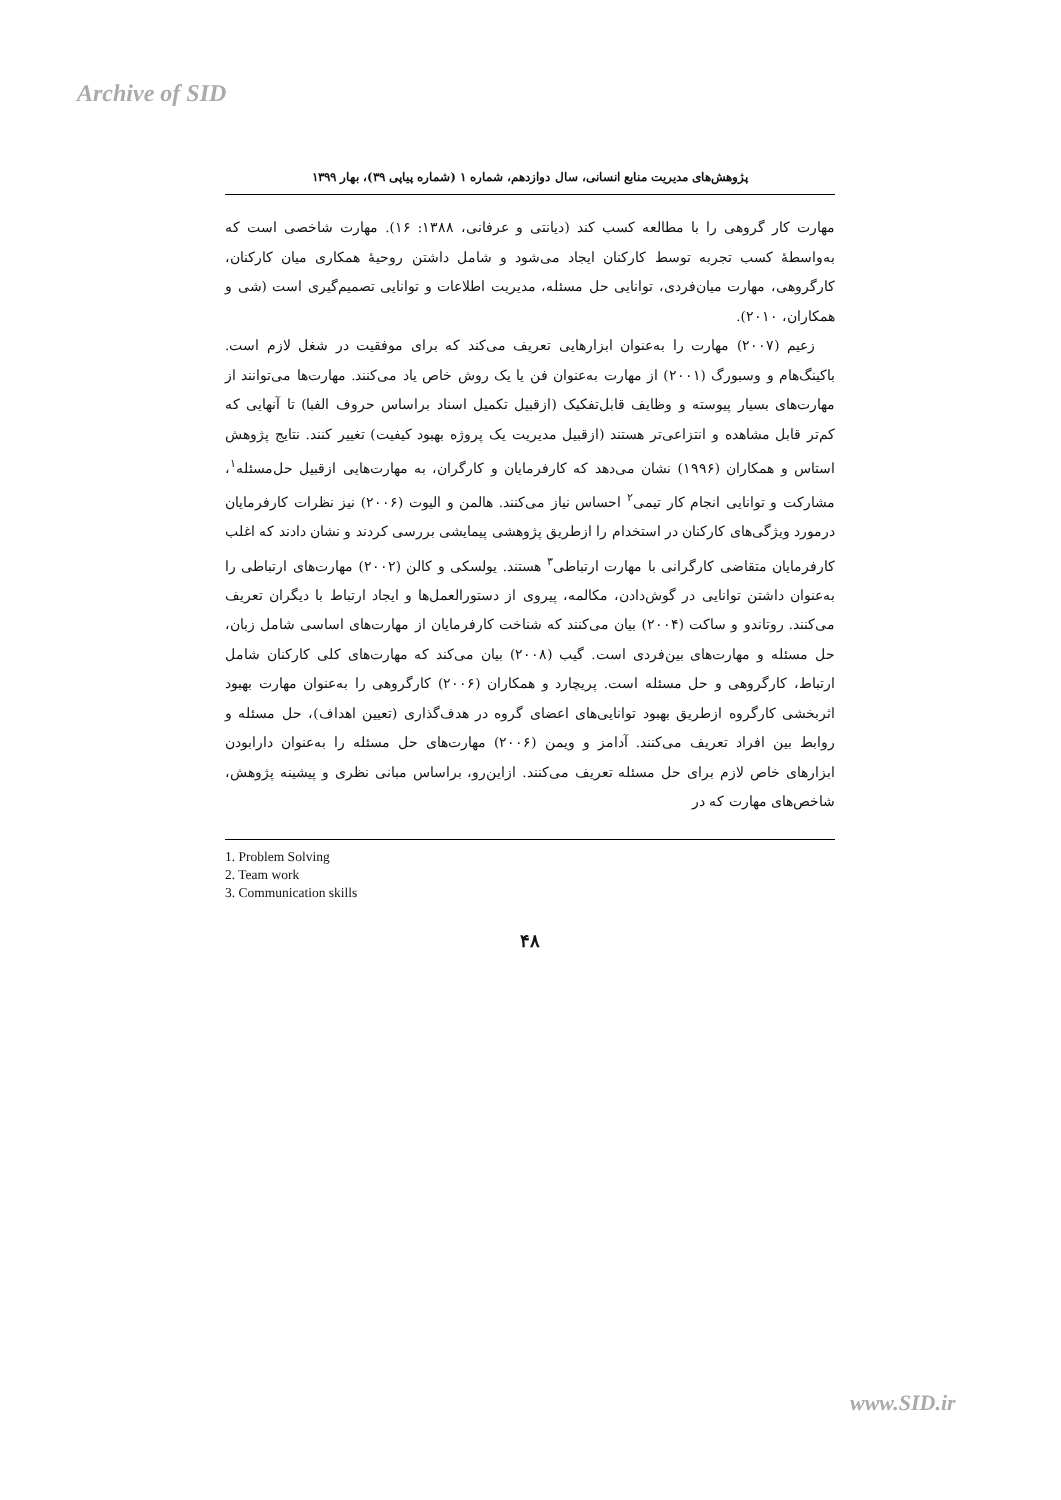Archive of SID
پژوهش‌های مدیریت منابع انسانی، سال دوازدهم، شماره ۱ (شماره پیاپی ۳۹)، بهار ۱۳۹۹
مهارت کار گروهی را با مطالعه کسب کند (دیانتی و عرفانی، ۱۳۸۸: ۱۶). مهارت شاخصی است که به‌واسطهٔ کسب تجربه توسط کارکنان ایجاد می‌شود و شامل داشتن روحیهٔ همکاری میان کارکنان، کارگروهی، مهارت میان‌فردی، توانایی حل مسئله، مدیریت اطلاعات و توانایی تصمیم‌گیری است (شی و همکاران، ۲۰۱۰).
زعیم (۲۰۰۷) مهارت را به‌عنوان ابزارهایی تعریف می‌کند که برای موفقیت در شغل لازم است. باکینگ‌هام و وسبورگ (۲۰۰۱) از مهارت به‌عنوان فن یا یک روش خاص یاد می‌کنند. مهارت‌ها می‌توانند از مهارت‌های بسیار پیوسته و وظایف قابل‌تفکیک (ازقبیل تکمیل اسناد براساس حروف الفبا) تا آنهایی که کم‌تر قابل مشاهده و انتزاعی‌تر هستند (ازقبیل مدیریت یک پروژه بهبود کیفیت) تغییر کنند. نتایج پژوهش استاس و همکاران (۱۹۹۶) نشان می‌دهد که کارفرمایان و کارگران، به مهارت‌هایی ازقبیل حل‌مسئله<sup>۱</sup>، مشارکت و توانایی انجام کار تیمی<sup>۲</sup> احساس نیاز می‌کنند. هالمن و الیوت (۲۰۰۶) نیز نظرات کارفرمایان درمورد ویژگی‌های کارکنان در استخدام را ازطریق پژوهشی پیمایشی بررسی کردند و نشان دادند که اغلب کارفرمایان متقاضی کارگرانی با مهارت ارتباطی<sup>۳</sup> هستند. یولسکی و کالن (۲۰۰۲) مهارت‌های ارتباطی را به‌عنوان داشتن توانایی در گوش‌دادن، مکالمه، پیروی از دستورالعمل‌ها و ایجاد ارتباط با دیگران تعریف می‌کنند. روتاندو و ساکت (۲۰۰۴) بیان می‌کنند که شناخت کارفرمایان از مهارت‌های اساسی شامل زبان، حل مسئله و مهارت‌های بین‌فردی است. گیب (۲۰۰۸) بیان می‌کند که مهارت‌های کلی کارکنان شامل ارتباط، کارگروهی و حل مسئله است. پریچارد و همکاران (۲۰۰۶) کارگروهی را به‌عنوان مهارت بهبود اثربخشی کارگروه ازطریق بهبود توانایی‌های اعضای گروه در هدف‌گذاری (تعیین اهداف)، حل مسئله و روابط بین افراد تعریف می‌کنند. آدامز و ویمن (۲۰۰۶) مهارت‌های حل مسئله را به‌عنوان دارابودن ابزارهای خاص لازم برای حل مسئله تعریف می‌کنند. ازاین‌رو، براساس مبانی نظری و پیشینه پژوهش، شاخص‌های مهارت که در
1. Problem Solving
2. Team work
3. Communication skills
۴۸
www.SID.ir